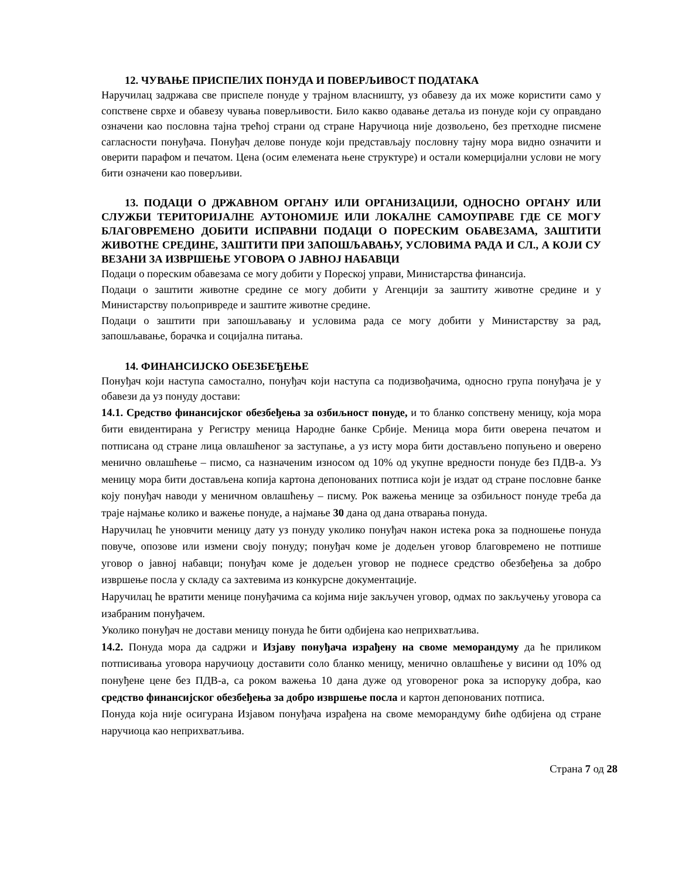12. ЧУВАЊЕ ПРИСПЕЛИХ ПОНУДА И ПОВЕРЉИВОСТ ПОДАТАКА
Наручилац задржава све приспеле понуде у трајном власништу, уз обавезу да их може користити само у сопствене сврхе и обавезу чувања поверљивости. Било какво одавање детаља из понуде који су оправдано означени као пословна тајна трећој страни од стране Наручиоца није дозвољено, без претходне писмене сагласности понуђача. Понуђач делове понуде који представљају пословну тајну мора видно означити и оверити парафом и печатом. Цена (осим елемената њене структуре) и остали комерцијални услови не могу бити означени као поверљиви.
13. ПОДАЦИ О ДРЖАВНОМ ОРГАНУ ИЛИ ОРГАНИЗАЦИЈИ, ОДНОСНО ОРГАНУ ИЛИ СЛУЖБИ ТЕРИТОРИЈАЛНЕ АУТОНОМИЈЕ ИЛИ ЛОКАЛНЕ САМОУПРАВЕ ГДЕ СЕ МОГУ БЛАГОВРЕМЕНО ДОБИТИ ИСПРАВНИ ПОДАЦИ О ПОРЕСКИМ ОБАВЕЗАМА, ЗАШТИТИ ЖИВОТНЕ СРЕДИНЕ, ЗАШТИТИ ПРИ ЗАПОШЉАВАЊУ, УСЛОВИМА РАДА И СЛ., А КОЈИ СУ ВЕЗАНИ ЗА ИЗВРШЕЊЕ УГОВОРА О ЈАВНОЈ НАБАВЦИ
Подаци о пореским обавезама се могу добити у Пореској управи, Министарства финансија.
Подаци о заштити животне средине се могу добити у Агенцији за заштиту животне средине и у Министарству пољопривреде и заштите животне средине.
Подаци о заштити при запошљавању и условима рада се могу добити у Министарству за рад, запошљавање, борачка и социјална питања.
14. ФИНАНСИЈСКО ОБЕЗБЕЂЕЊЕ
Понуђач који наступа самостално, понуђач који наступа са подизвођачима, односно група понуђача је у обавези да уз понуду достави:
14.1. Средство финансијског обезбеђења за озбиљност понуде, и то бланко сопствену меницу, која мора бити евидентирана у Регистру меница Народне банке Србије. Меница мора бити оверена печатом и потписана од стране лица овлашћеног за заступање, а уз исту мора бити достављено попуњено и оверено менично овлашћење – писмо, са назначеним износом од 10% од укупне вредности понуде без ПДВ-а. Уз меницу мора бити достављена копија картона депонованих потписа који је издат од стране пословне банке коју понуђач наводи у меничном овлашћењу – писму. Рок важења менице за озбиљност понуде треба да траје најмање колико и важење понуде, а најмање 30 дана од дана отварања понуда.
Наручилац ће уновчити меницу дату уз понуду уколико понуђач након истека рока за подношење понуда повуче, опозове или измени своју понуду; понуђач коме је додељен уговор благовремено не потпише уговор о јавној набавци; понуђач коме је додељен уговор не поднесе средство обезбеђења за добро извршење посла у складу са захтевима из конкурсне документације.
Наручилац ће вратити менице понуђачима са којима није закључен уговор, одмах по закључењу уговора са изабраним понуђачем.
Уколико понуђач не достави меницу понуда ће бити одбијена као неприхватљива.
14.2. Понуда мора да садржи и Изјаву понуђача израђену на своме меморандуму да ће приликом потписивања уговора наручиоцу доставити соло бланко меницу, менично овлашћење у висини од 10% од понуђене цене без ПДВ-а, са роком важења 10 дана дуже од уговореног рока за испоруку добра, као средство финансијског обезбеђења за добро извршење посла и картон депонованих потписа.
Понуда која није осигурана Изјавом понуђача израђена на своме меморандуму биће одбијена од стране наручиоца као неприхватљива.
Страна 7 од 28